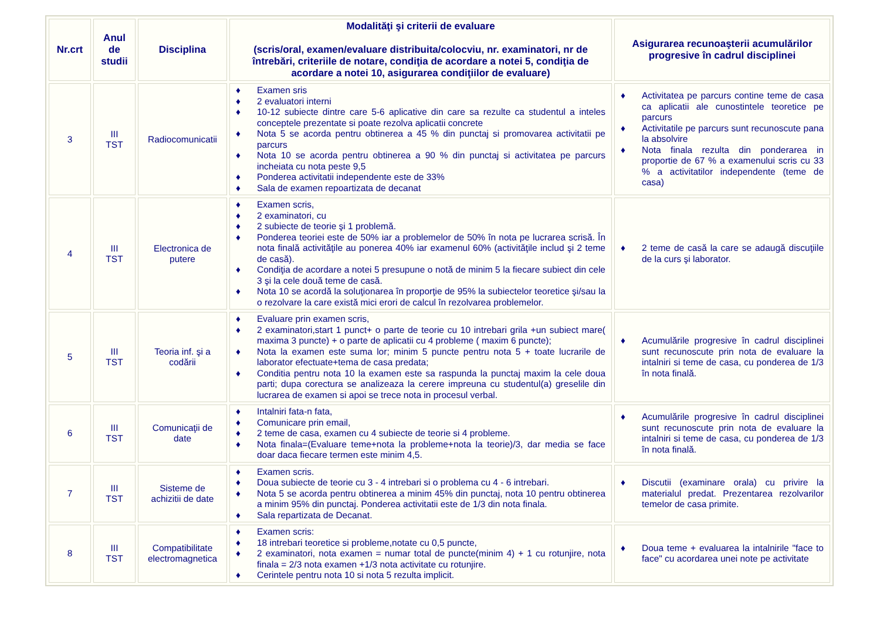| Nr.crt | Anul de studii | Disciplina | Modalităţi şi criterii de evaluare (scris/oral, examen/evaluare distribuita/colocviu, nr. examinatori, nr de întrebări, criteriile de notare, condiţia de acordare a notei 5, condiţia de acordare a notei 10, asigurarea condiţiilor de evaluare) | Asigurarea recunoaşterii acumulărilor progresive în cadrul disciplinei |
| --- | --- | --- | --- | --- |
| 3 | III TST | Radiocomunicatii | ♦ Examen sris ♦ 2 evaluatori interni ♦ 10-12 subiecte dintre care 5-6 aplicative din care sa rezulte ca studentul a inteles conceptele prezentate si poate rezolva aplicatii concrete ♦ Nota 5 se acorda pentru obtinerea a 45 % din punctaj si promovarea activitatii pe parcurs ♦ Nota 10 se acorda pentru obtinerea a 90 % din punctaj si activitatea pe parcurs incheiata cu nota peste 9,5 ♦ Ponderea activitatii independente este de 33% ♦ Sala de examen repoartizata de decanat | ♦ Activitatea pe parcurs contine teme de casa ca aplicatii ale cunostintele teoretice pe parcurs ♦ Activitatile pe parcurs sunt recunoscute pana la absolvire ♦ Nota finala rezulta din ponderarea in proportie de 67 % a examenului scris cu 33 % a activitatilor independente (teme de casa) |
| 4 | III TST | Electronica de putere | ♦ Examen scris, ♦ 2 examinatori, cu ♦ 2 subiecte de teorie şi 1 problemă. ♦ Ponderea teoriei este de 50% iar a problemelor de 50% în nota pe lucrarea scrisă. În nota finală activităţile au ponerea 40% iar examenul 60% (activităţile includ şi 2 teme de casă). ♦ Condiţia de acordare a notei 5 presupune o notă de minim 5 la fiecare subiect din cele 3 şi la cele două teme de casă. ♦ Nota 10 se acordă la soluţionarea în proporţie de 95% la subiectelor teoretice şi/sau la o rezolvare la care există mici erori de calcul în rezolvarea problemelor. | ♦ 2 teme de casă la care se adaugă discuţiile de la curs şi laborator. |
| 5 | III TST | Teoria inf. şi a codării | ♦ Evaluare prin examen scris, ♦ 2 examinatori,start 1 punct+ o parte de teorie cu 10 intrebari grila +un subiect mare( maxima 3 puncte) + o parte de aplicatii cu 4 probleme ( maxim 6 puncte); ♦ Nota la examen este suma lor; minim 5 puncte pentru nota 5 + toate lucrarile de laborator efectuate+tema de casa predata; ♦ Conditia pentru nota 10 la examen este sa raspunda la punctaj maxim la cele doua parti; dupa corectura se analizeaza la cerere impreuna cu studentul(a) greselile din lucrarea de examen si apoi se trece nota in procesul verbal. | ♦ Acumulările progresive în cadrul disciplinei sunt recunoscute prin nota de evaluare la intalniri si teme de casa, cu ponderea de 1/3 în nota finală. |
| 6 | III TST | Comunicaţii de date | ♦ Intalniri fata-n fata, ♦ Comunicare prin email, ♦ 2 teme de casa, examen cu 4 subiecte de teorie si 4 probleme. ♦ Nota finala=(Evaluare teme+nota la probleme+nota la teorie)/3, dar media se face doar daca fiecare termen este minim 4,5. | ♦ Acumulările progresive în cadrul disciplinei sunt recunoscute prin nota de evaluare la intalniri si teme de casa, cu ponderea de 1/3 în nota finală. |
| 7 | III TST | Sisteme de achizitii de date | ♦ Examen scris. ♦ Doua subiecte de teorie cu 3 - 4 intrebari si o problema cu 4 - 6 intrebari. ♦ Nota 5 se acorda pentru obtinerea a minim 45% din punctaj, nota 10 pentru obtinerea a minim 95% din punctaj. Ponderea activitatii este de 1/3 din nota finala. ♦ Sala repartizata de Decanat. | ♦ Discutii (examinare orala) cu privire la materialul predat. Prezentarea rezolvarilor temelor de casa primite. |
| 8 | III TST | Compatibilitate electromagnetica | ♦ Examen scris: ♦ 18 intrebari teoretice si probleme,notate cu 0,5 puncte, ♦ 2 examinatori, nota examen = numar total de puncte(minim 4) + 1 cu rotunjire, nota finala = 2/3 nota examen +1/3 nota activitate cu rotunjire. ♦ Cerintele pentru nota 10 si nota 5 rezulta implicit. | ♦ Doua teme + evaluarea la intalnirile "face to face" cu acordarea unei note pe activitate |